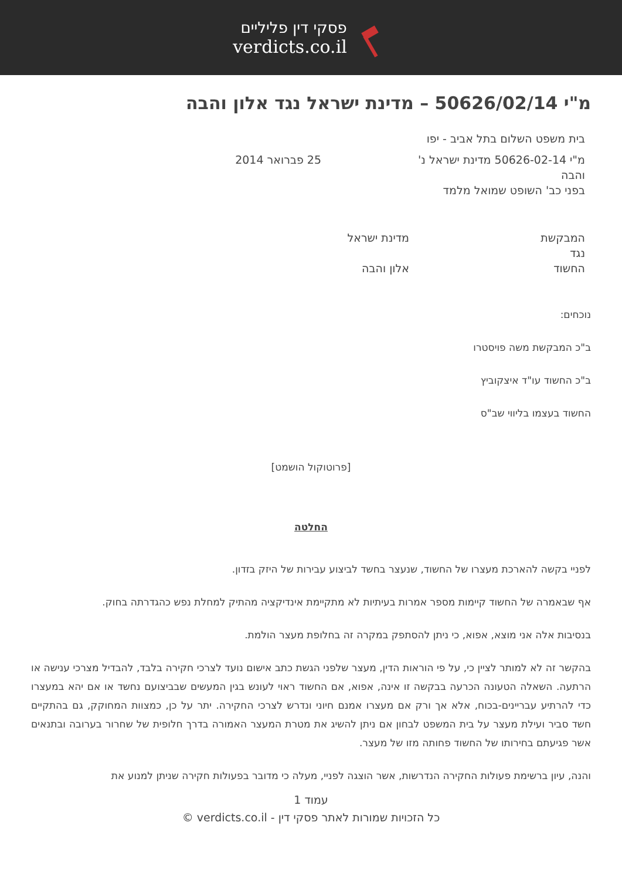פסקי דין פליליים
verdicts.co.il
מ"י 50626/02/14 – מדינת ישראל נגד אלון והבה
בית משפט השלום בתל אביב - יפו
מ"י 50626-02-14 מדינת ישראל נ' והבה
25 פברואר 2014
בפני כב' השופט שמואל מלמד
המבקשת
נגד
החשוד
מדינת ישראל
אלון והבה
נוכחים:
ב"כ המבקשת משה פויסטרו
ב"כ החשוד עו"ד איצקוביץ
החשוד בעצמו בליווי שב"ס
[פרוטוקול הושמט]
החלטה
לפניי בקשה להארכת מעצרו של החשוד, שנעצר בחשד לביצוע עבירות של היזק בזדון.
אף שבאמרה של החשוד קיימות מספר אמרות בעיתיות לא מתקיימת אינדיקציה מהתיק למחלת נפש כהגדרתה בחוק.
בנסיבות אלה אני מוצא, אפוא, כי ניתן להסתפק במקרה זה בחלופת מעצר הולמת.
בהקשר זה לא למותר לציין כי, על פי הוראות הדין, מעצר שלפני הגשת כתב אישום נועד לצרכי חקירה בלבד, להבדיל מצרכי ענישה או הרתעה. השאלה הטעונה הכרעה בבקשה זו אינה, אפוא, אם החשוד ראוי לעונש בגין המעשים שבביצועם נחשד או אם יהא במעצרו כדי להרתיע עבריינים-בכוח, אלא אך ורק אם מעצרו אמנם חיוני ונדרש לצרכי החקירה. יתר על כן, כמצוות המחוקק, גם בהתקיים חשד סביר ועילת מעצר על בית המשפט לבחון אם ניתן להשיג את מטרת המעצר האמורה בדרך חלופית של שחרור בערובה ובתנאים אשר פגיעתם בחירותו של החשוד פחותה מזו של מעצר.
והנה, עיון ברשימת פעולות החקירה הנדרשות, אשר הוצגה לפניי, מעלה כי מדובר בפעולות חקירה שניתן למנוע את
עמוד 1
כל הזכויות שמורות לאתר פסקי דין - verdicts.co.il ©